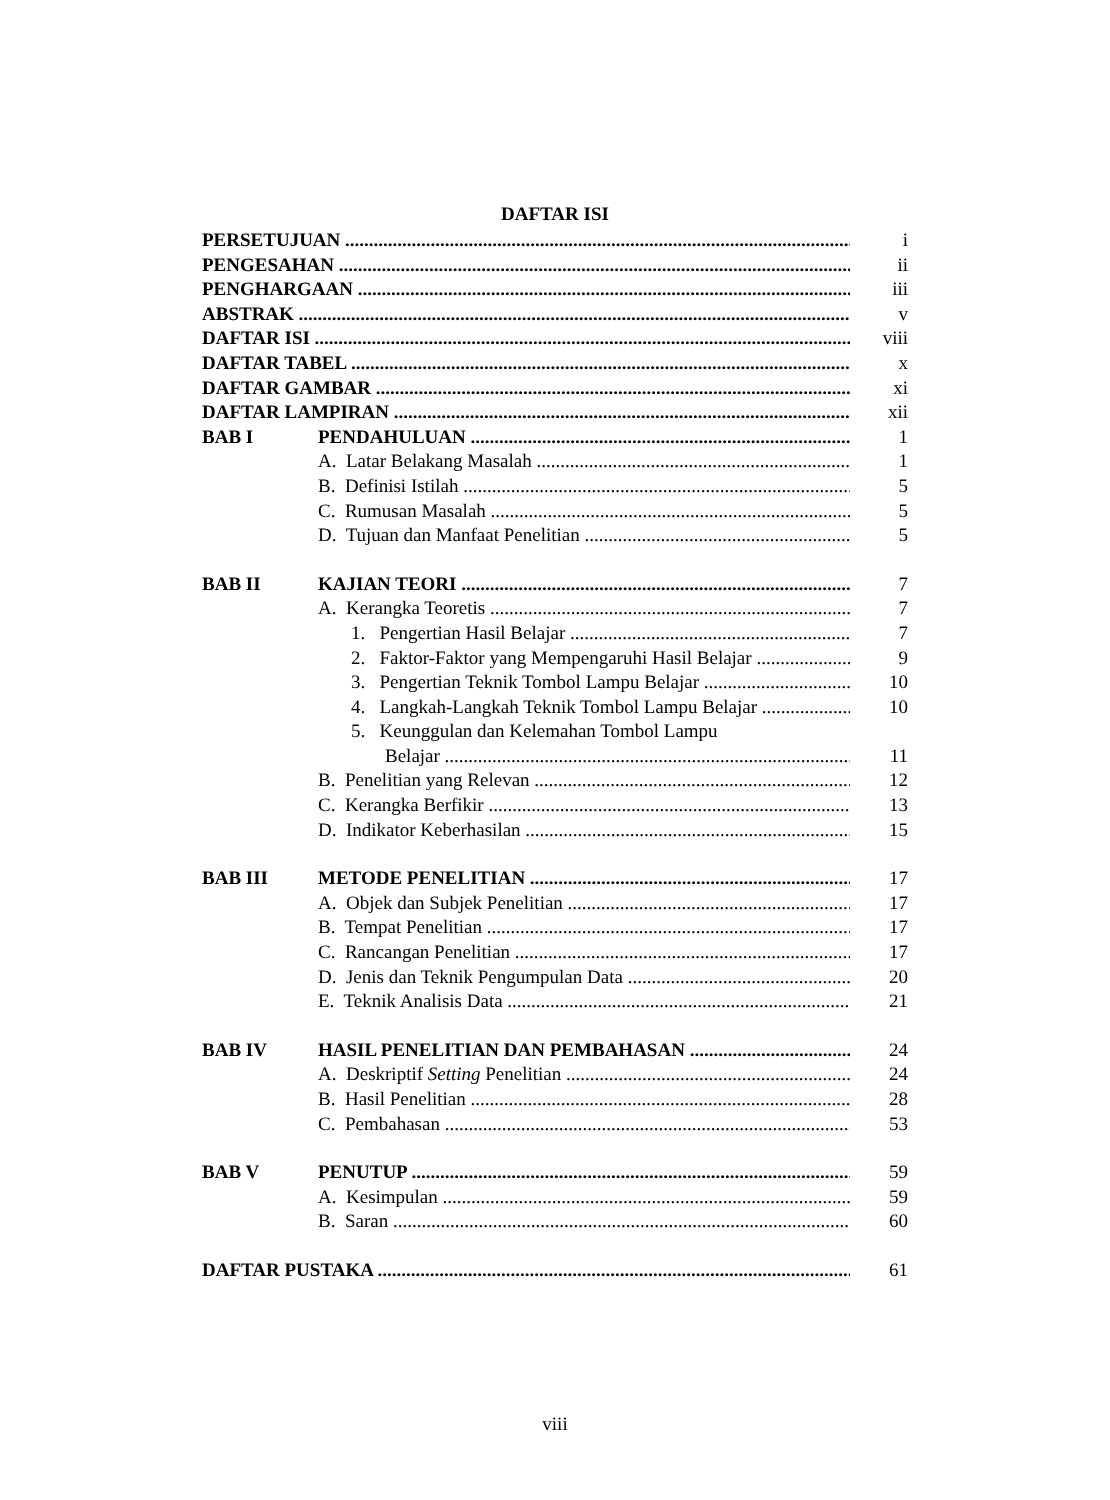DAFTAR ISI
PERSETUJUAN i
PENGESAHAN ii
PENGHARGAAN iii
ABSTRAK v
DAFTAR ISI viii
DAFTAR TABEL x
DAFTAR GAMBAR xi
DAFTAR LAMPIRAN xii
BAB I PENDAHULUAN 1
A. Latar Belakang Masalah 1
B. Definisi Istilah 5
C. Rumusan Masalah 5
D. Tujuan dan Manfaat Penelitian 5
BAB II KAJIAN TEORI 7
A. Kerangka Teoretis 7
1. Pengertian Hasil Belajar 7
2. Faktor-Faktor yang Mempengaruhi Hasil Belajar 9
3. Pengertian Teknik Tombol Lampu Belajar 10
4. Langkah-Langkah Teknik Tombol Lampu Belajar 10
5. Keunggulan dan Kelemahan Tombol Lampu
Belajar 11
B. Penelitian yang Relevan 12
C. Kerangka Berfikir 13
D. Indikator Keberhasilan 15
BAB III METODE PENELITIAN 17
A. Objek dan Subjek Penelitian 17
B. Tempat Penelitian 17
C. Rancangan Penelitian 17
D. Jenis dan Teknik Pengumpulan Data 20
E. Teknik Analisis Data 21
BAB IV HASIL PENELITIAN DAN PEMBAHASAN 24
A. Deskriptif Setting Penelitian 24
B. Hasil Penelitian 28
C. Pembahasan 53
BAB V PENUTUP 59
A. Kesimpulan 59
B. Saran 60
DAFTAR PUSTAKA 61
viii